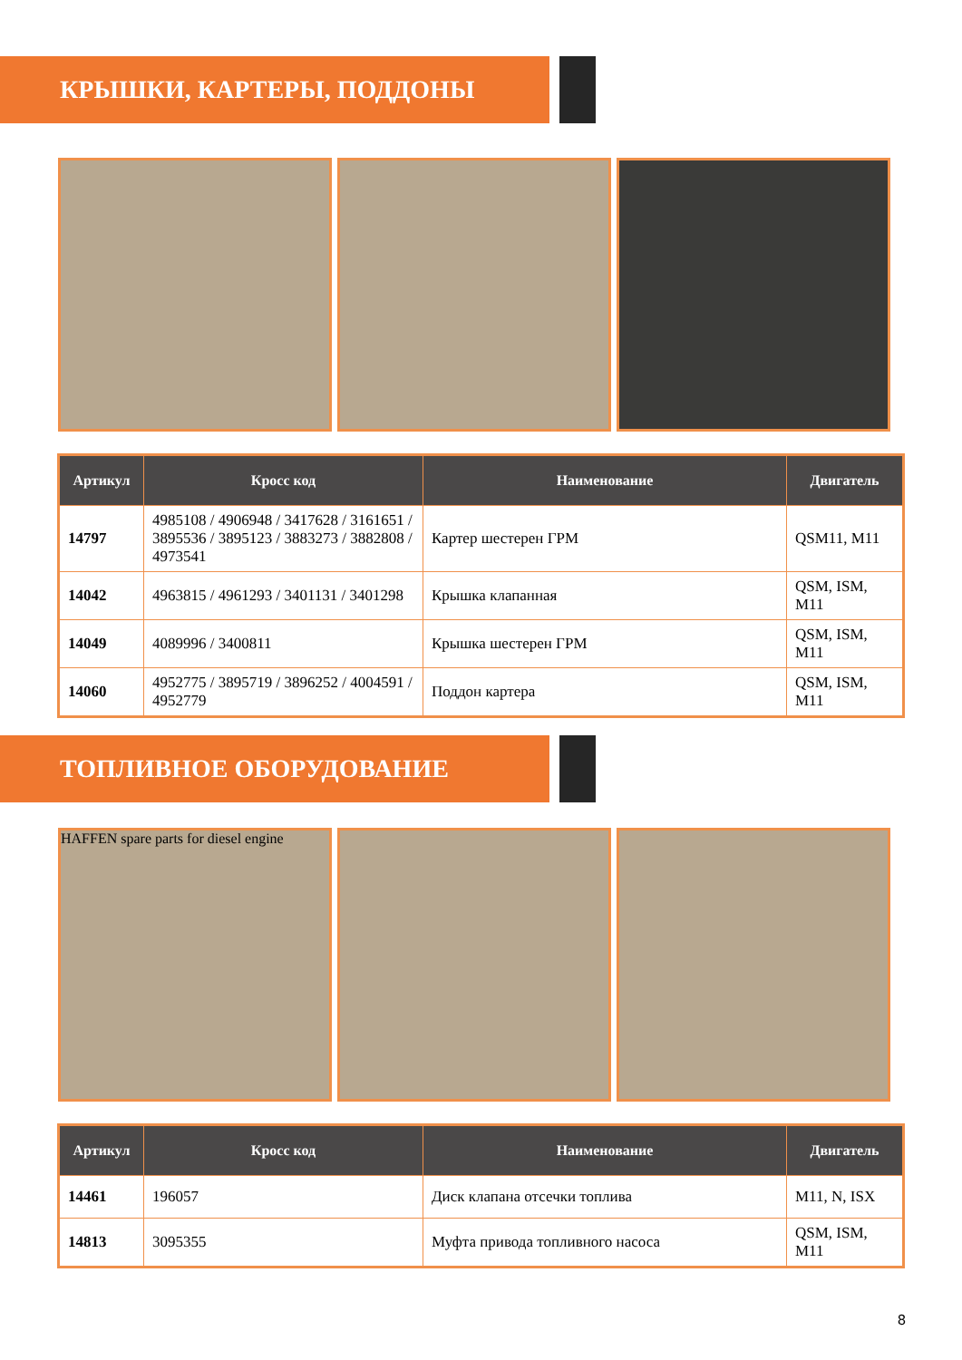КРЫШКИ, КАРТЕРЫ, ПОДДОНЫ
| Артикул | Кросс код | Наименование | Двигатель |
| --- | --- | --- | --- |
| 14797 | 4985108 / 4906948 / 3417628 / 3161651 / 3895536 / 3895123 / 3883273 / 3882808 / 4973541 | Картер шестерен ГРМ | QSM11, M11 |
| 14042 | 4963815 / 4961293 / 3401131 / 3401298 | Крышка клапанная | QSM, ISM, M11 |
| 14049 | 4089996 / 3400811 | Крышка шестерен ГРМ | QSM, ISM, M11 |
| 14060 | 4952775 / 3895719 / 3896252 / 4004591 / 4952779 | Поддон картера | QSM, ISM, M11 |
ТОПЛИВНОЕ ОБОРУДОВАНИЕ
HAFFEN spare parts for diesel engine
| Артикул | Кросс код | Наименование | Двигатель |
| --- | --- | --- | --- |
| 14461 | 196057 | Диск клапана отсечки топлива | M11, N, ISX |
| 14813 | 3095355 | Муфта привода топливного насоса | QSM, ISM, M11 |
8